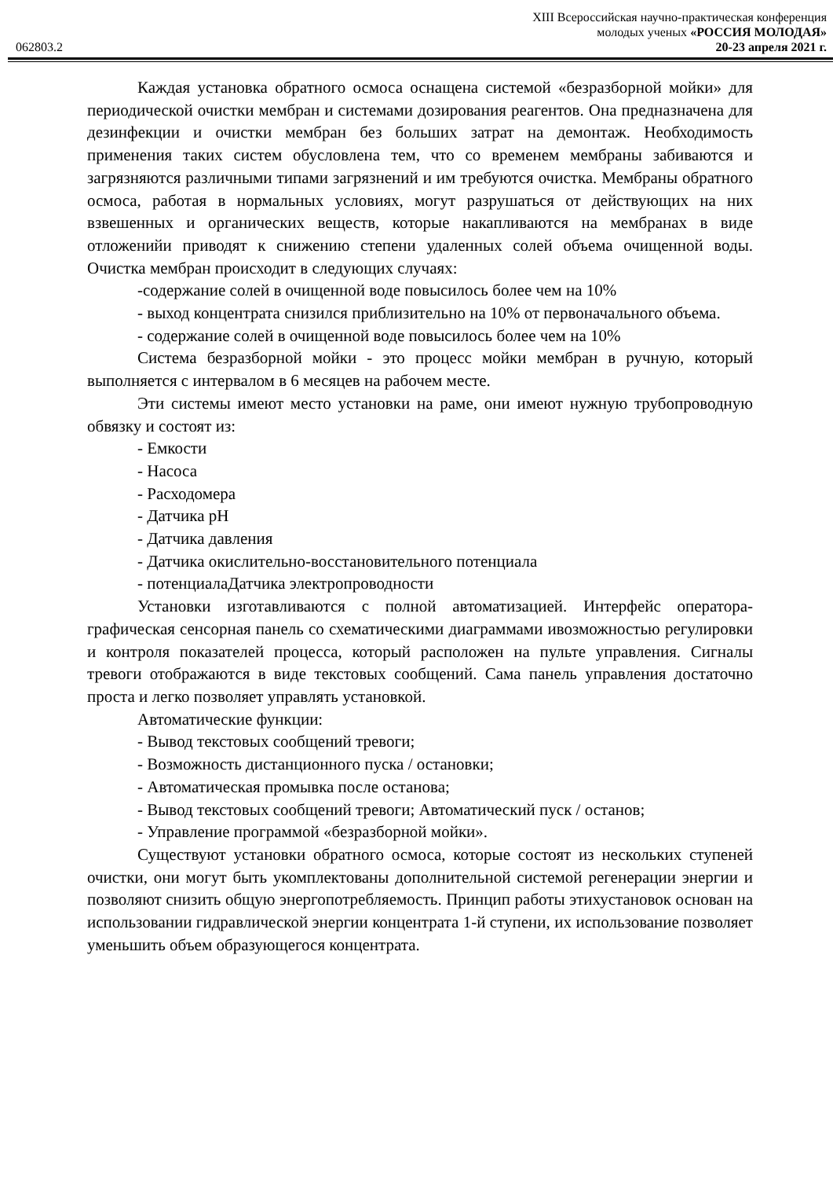XIII Всероссийская научно-практическая конференция
молодых ученых «РОССИЯ МОЛОДАЯ»
062803.2 20-23 апреля 2021 г.
Каждая установка обратного осмоса оснащена системой «безразборной мойки» для периодической очистки мембран и системами дозирования реагентов. Она предназначена для дезинфекции и очистки мембран без больших затрат на демонтаж. Необходимость применения таких систем обусловлена тем, что со временем мембраны забиваются и загрязняются различными типами загрязнений и им требуются очистка. Мембраны обратного осмоса, работая в нормальных условиях, могут разрушаться от действующих на них взвешенных и органических веществ, которые накапливаются на мембранах в виде отложенийи приводят к снижению степени удаленных солей объема очищенной воды. Очистка мембран происходит в следующих случаях:
-содержание солей в очищенной воде повысилось более чем на 10%
- выход концентрата снизился приблизительно на 10% от первоначального объема.
- содержание солей в очищенной воде повысилось более чем на 10%
Система безразборной мойки - это процесс мойки мембран в ручную, который выполняется с интервалом в 6 месяцев на рабочем месте.
Эти системы имеют место установки на раме, они имеют нужную трубопроводную обвязку и состоят из:
- Емкости
- Насоса
- Расходомера
- Датчика pH
- Датчика давления
- Датчика окислительно-восстановительного потенциала
- потенциалаДатчика электропроводности
Установки изготавливаются с полной автоматизацией. Интерфейс оператора- графическая сенсорная панель со схематическими диаграммами ивозможностью регулировки и контроля показателей процесса, который расположен на пульте управления. Сигналы тревоги отображаются в виде текстовых сообщений. Сама панель управления достаточно проста и легко позволяет управлять установкой.
Автоматические функции:
- Вывод текстовых сообщений тревоги;
- Возможность дистанционного пуска / остановки;
- Автоматическая промывка после останова;
- Вывод текстовых сообщений тревоги; Автоматический пуск / останов;
- Управление программой «безразборной мойки».
Существуют установки обратного осмоса, которые состоят из нескольких ступеней очистки, они могут быть укомплектованы дополнительной системой регенерации энергии и позволяют снизить общую энергопотребляемость. Принцип работы этихустановок основан на использовании гидравлической энергии концентрата 1-й ступени, их использование позволяет уменьшить объем образующегося концентрата.